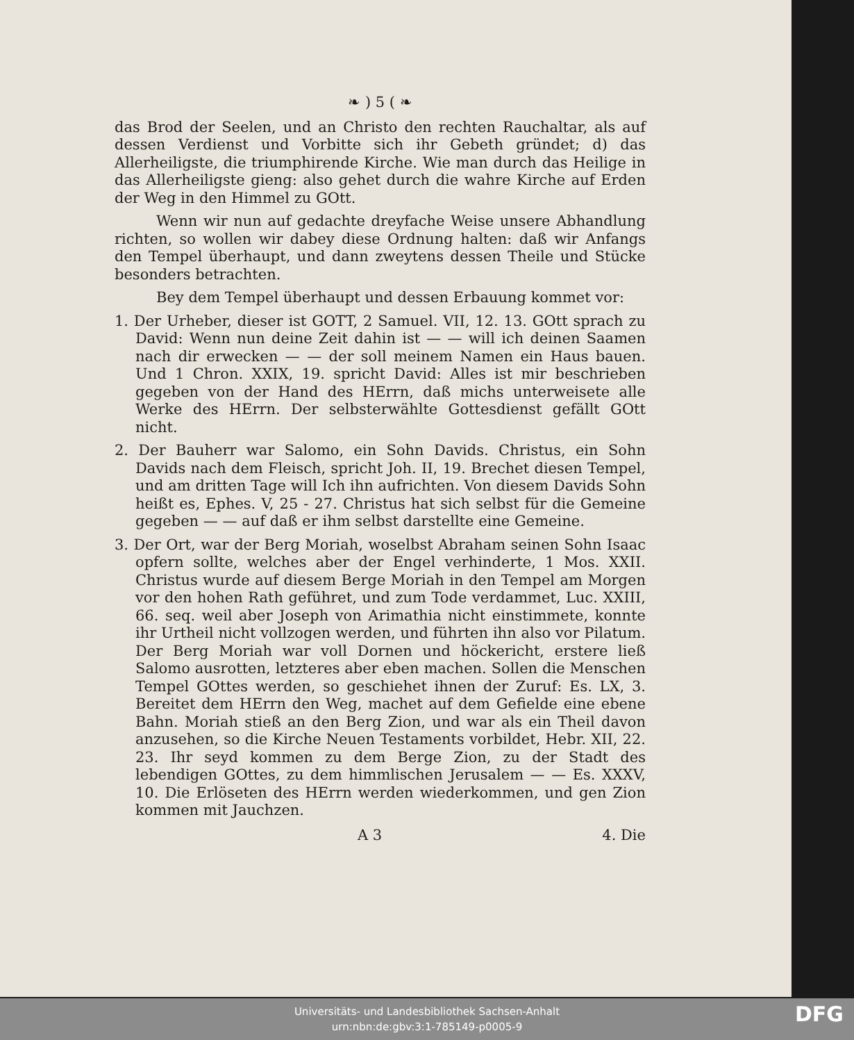❧ ) 5 ( ❧
das Brod der Seelen, und an Christo den rechten Rauchaltar, als auf dessen Verdienst und Vorbitte sich ihr Gebeth gründet; d) das Allerheiligste, die triumphirende Kirche. Wie man durch das Heilige in das Allerheiligste gieng: also gehet durch die wahre Kirche auf Erden der Weg in den Himmel zu GOtt.
Wenn wir nun auf gedachte dreyfache Weise unsere Abhandlung richten, so wollen wir dabey diese Ordnung halten: daß wir Anfangs den Tempel überhaupt, und dann zweytens dessen Theile und Stücke besonders betrachten.
Bey dem Tempel überhaupt und dessen Erbauung kommet vor:
1. Der Urheber, dieser ist GOTT, 2 Samuel. VII, 12. 13. GOtt sprach zu David: Wenn nun deine Zeit dahin ist — — will ich deinen Saamen nach dir erwecken — — der soll meinem Namen ein Haus bauen. Und 1 Chron. XXIX, 19. spricht David: Alles ist mir beschrieben gegeben von der Hand des HErrn, daß michs unterweisete alle Werke des HErrn. Der selbsterwählte Gottesdienst gefällt GOtt nicht.
2. Der Bauherr war Salomo, ein Sohn Davids. Christus, ein Sohn Davids nach dem Fleisch, spricht Joh. II, 19. Brechet diesen Tempel, und am dritten Tage will Ich ihn aufrichten. Von diesem Davids Sohn heißt es, Ephes. V, 25 - 27. Christus hat sich selbst für die Gemeine gegeben — — auf daß er ihm selbst darstellte eine Gemeine.
3. Der Ort, war der Berg Moriah, woselbst Abraham seinen Sohn Isaac opfern sollte, welches aber der Engel verhinderte, 1 Mos. XXII. Christus wurde auf diesem Berge Moriah in den Tempel am Morgen vor den hohen Rath geführet, und zum Tode verdammet, Luc. XXIII, 66. seq. weil aber Joseph von Arimathia nicht einstimmete, konnte ihr Urtheil nicht vollzogen werden, und führten ihn also vor Pilatum. Der Berg Moriah war voll Dornen und höckericht, erstere ließ Salomo ausrotten, letzteres aber eben machen. Sollen die Menschen Tempel GOttes werden, so geschiehet ihnen der Zuruf: Es. LX, 3. Bereitet dem HErrn den Weg, machet auf dem Gefielde eine ebene Bahn. Moriah stieß an den Berg Zion, und war als ein Theil davon anzusehen, so die Kirche Neuen Testaments vorbildet, Hebr. XII, 22. 23. Ihr seyd kommen zu dem Berge Zion, zu der Stadt des lebendigen GOttes, zu dem himmlischen Jerusalem — — Es. XXXV, 10. Die Erlöseten des HErrn werden wiederkommen, und gen Zion kommen mit Jauchzen.
A 3 4. Die
Universitäts- und Landesbibliothek Sachsen-Anhalt
urn:nbn:de:gbv:3:1-785149-p0005-9
DFG